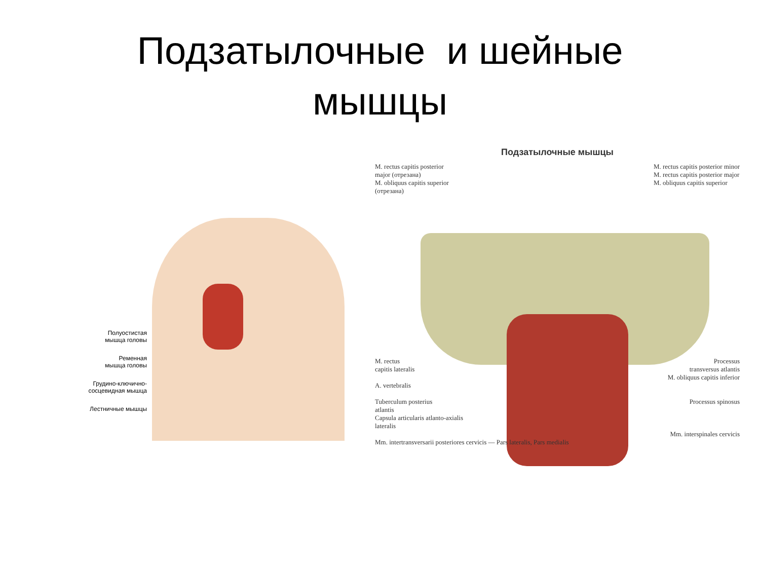Подзатылочные и шейные
мышцы
Полуостистая
мышца головы
Ременная
мышца головы
Грудино-ключично-
сосцевидная мышца
Лестничные мышцы
Подзатылочные мышцы
M. rectus capitis posterior
major (отрезана)
M. obliquus capitis superior
(отрезана)
M. rectus capitis posterior minor
M. rectus capitis posterior major
M. obliquus capitis superior
M. rectus
capitis lateralis
A. vertebralis
Tuberculum posterius
atlantis
Capsula articularis atlanto-axialis
lateralis
Mm. intertransversarii posteriores cervicis — Pars lateralis, Pars medialis
Processus
transversus atlantis
M. obliquus capitis inferior
Processus spinosus
Mm. interspinales cervicis